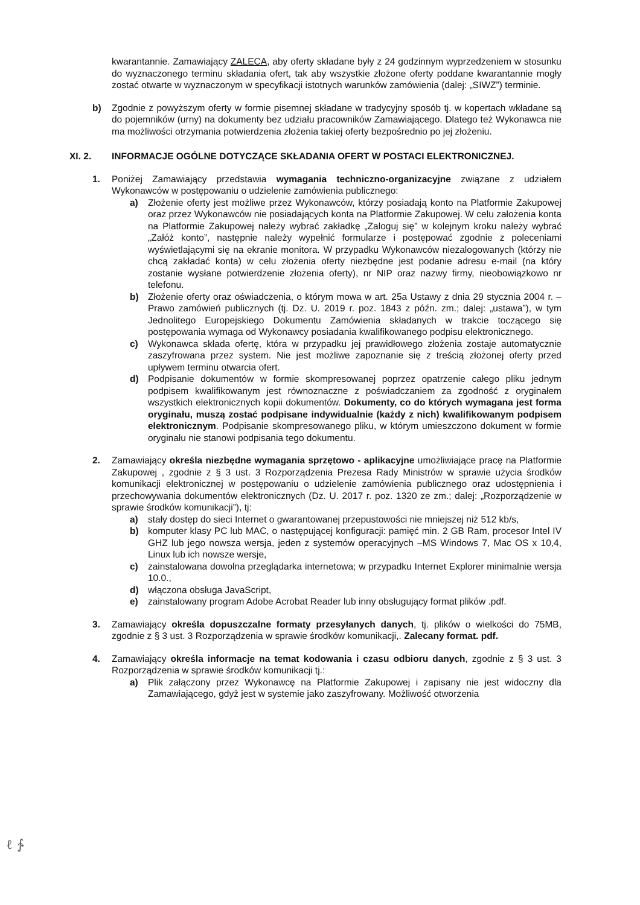kwarantannie. Zamawiający ZALECA, aby oferty składane były z 24 godzinnym wyprzedzeniem w stosunku do wyznaczonego terminu składania ofert, tak aby wszystkie złożone oferty poddane kwarantannie mogły zostać otwarte w wyznaczonym w specyfikacji istotnych warunków zamówienia (dalej: „SIWZ”) terminie.
b) Zgodnie z powyższym oferty w formie pisemnej składane w tradycyjny sposób tj. w kopertach wkładane są do pojemników (urny) na dokumenty bez udziału pracowników Zamawiającego. Dlatego też Wykonawca nie ma możliwości otrzymania potwierdzenia złożenia takiej oferty bezpośrednio po jej złożeniu.
XI. 2. INFORMACJE OGÓLNE DOTYCZĄCE SKŁADANIA OFERT W POSTACI ELEKTRONICZNEJ.
1. Poniżej Zamawiający przedstawia wymagania techniczno-organizacyjne związane z udziałem Wykonawców w postępowaniu o udzielenie zamówienia publicznego:
a) Złożenie oferty jest możliwe przez Wykonawców, którzy posiadają konto na Platformie Zakupowej oraz przez Wykonawców nie posiadających konta na Platformie Zakupowej. W celu założenia konta na Platformie Zakupowej należy wybrać zakładkę „Zaloguj się” w kolejnym kroku należy wybrać „Załóż konto”, następnie należy wypełnić formularze i postępować zgodnie z poleceniami wyświetlającymi się na ekranie monitora. W przypadku Wykonawców niezalogowanych (którzy nie chcą zakładać konta) w celu złożenia oferty niezbędne jest podanie adresu e-mail (na który zostanie wysłane potwierdzenie złożenia oferty), nr NIP oraz nazwy firmy, nieobowiązkowo nr telefonu.
b) Złożenie oferty oraz oświadczenia, o którym mowa w art. 25a Ustawy z dnia 29 stycznia 2004 r. – Prawo zamówień publicznych (tj. Dz. U. 2019 r. poz. 1843 z późn. zm.; dalej: „ustawa”), w tym Jednolitego Europejskiego Dokumentu Zamówienia składanych w trakcie toczącego się postępowania wymaga od Wykonawcy posiadania kwalifikowanego podpisu elektronicznego.
c) Wykonawca składa ofertę, która w przypadku jej prawidłowego złożenia zostaje automatycznie zaszyfrowana przez system. Nie jest możliwe zapoznanie się z treścią złożonej oferty przed upływem terminu otwarcia ofert.
d) Podpisanie dokumentów w formie skompresowanej poprzez opatrzenie całego pliku jednym podpisem kwalifikowanym jest równoznaczne z poświadczaniem za zgodność z oryginałem wszystkich elektronicznych kopii dokumentów. Dokumenty, co do których wymagana jest forma oryginału, muszą zostać podpisane indywidualnie (każdy z nich) kwalifikowanym podpisem elektronicznym. Podpisanie skompresowanego pliku, w którym umieszczono dokument w formie oryginału nie stanowi podpisania tego dokumentu.
2. Zamawiający określa niezbędne wymagania sprzętowo - aplikacyjne umożliwiające pracę na Platformie Zakupowej , zgodnie z § 3 ust. 3 Rozporządzenia Prezesa Rady Ministrów w sprawie użycia środków komunikacji elektronicznej w postępowaniu o udzielenie zamówienia publicznego oraz udostępnienia i przechowywania dokumentów elektronicznych (Dz. U. 2017 r. poz. 1320 ze zm.; dalej: „Rozporządzenie w sprawie środków komunikacji”), tj:
a) stały dostęp do sieci Internet o gwarantowanej przepustowości nie mniejszej niż 512 kb/s,
b) komputer klasy PC lub MAC, o następującej konfiguracji: pamięć min. 2 GB Ram, procesor Intel IV GHZ lub jego nowsza wersja, jeden z systemów operacyjnych –MS Windows 7, Mac OS x 10,4, Linux lub ich nowsze wersje,
c) zainstalowana dowolna przeglądarka internetowa; w przypadku Internet Explorer minimalnie wersja 10.0.,
d) włączona obsługa JavaScript,
e) zainstalowany program Adobe Acrobat Reader lub inny obsługujący format plików .pdf.
3. Zamawiający określa dopuszczalne formaty przesyłanych danych, tj. plików o wielkości do 75MB, zgodnie z § 3 ust. 3 Rozporządzenia w sprawie środków komunikacji,. Zalecany format. pdf.
4. Zamawiający określa informacje na temat kodowania i czasu odbioru danych, zgodnie z § 3 ust. 3 Rozporządzenia w sprawie środków komunikacji tj.:
a) Plik załączony przez Wykonawcę na Platformie Zakupowej i zapisany nie jest widoczny dla Zamawiającego, gdyż jest w systemie jako zaszyfrowany. Możliwość otworzenia
ℓ ∱